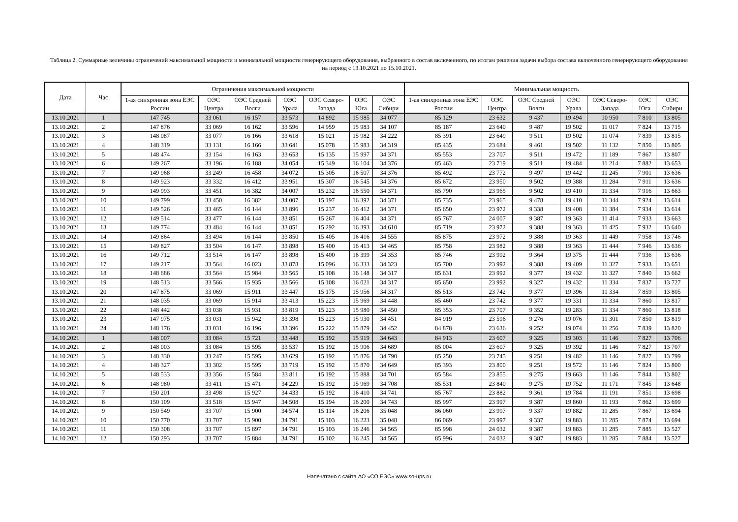Таблица 2. Суммарные величины ограничений максимальной мощности и минимальной мощности генерирующего оборудования, выбранного в состав включенного, по итогам решения задачи выбора состава включенного генерирующего оборудования на период с 13.10.2021 по 15.10.2021.
| Дата | Час | Ограничения максимальной мощности | | | | | | | Минимальная мощность | | | | | | |
| --- | --- | --- | --- | --- | --- | --- | --- | --- | --- | --- | --- | --- | --- | --- | --- |
| | | 1-ая синхронная зона ЕЭС России | ОЭС Центра | ОЭС Средней Волги | ОЭС Урала | ОЭС Северо-Запада | ОЭС Юга | ОЭС Сибири | 1-ая синхронная зона ЕЭС России | ОЭС Центра | ОЭС Средней Волги | ОЭС Урала | ОЭС Северо-Запада | ОЭС Юга | ОЭС Сибири |
| 13.10.2021 | 1 | 147 745 | 33 061 | 16 157 | 33 573 | 14 892 | 15 985 | 34 077 | 85 129 | 23 632 | 9 437 | 19 494 | 10 950 | 7 810 | 13 805 |
| 13.10.2021 | 2 | 147 876 | 33 069 | 16 162 | 33 596 | 14 959 | 15 983 | 34 107 | 85 187 | 23 640 | 9 487 | 19 502 | 11 017 | 7 824 | 13 715 |
| 13.10.2021 | 3 | 148 087 | 33 077 | 16 166 | 33 618 | 15 021 | 15 982 | 34 222 | 85 391 | 23 649 | 9 511 | 19 502 | 11 074 | 7 839 | 13 815 |
| 13.10.2021 | 4 | 148 319 | 33 131 | 16 166 | 33 641 | 15 078 | 15 983 | 34 319 | 85 435 | 23 684 | 9 461 | 19 502 | 11 132 | 7 850 | 13 805 |
| 13.10.2021 | 5 | 148 474 | 33 154 | 16 163 | 33 653 | 15 135 | 15 997 | 34 371 | 85 553 | 23 707 | 9 511 | 19 472 | 11 189 | 7 867 | 13 807 |
| 13.10.2021 | 6 | 149 267 | 33 196 | 16 188 | 34 054 | 15 349 | 16 104 | 34 376 | 85 463 | 23 719 | 9 511 | 19 484 | 11 214 | 7 882 | 13 653 |
| 13.10.2021 | 7 | 149 968 | 33 249 | 16 458 | 34 072 | 15 305 | 16 507 | 34 376 | 85 492 | 23 772 | 9 497 | 19 442 | 11 245 | 7 901 | 13 636 |
| 13.10.2021 | 8 | 149 923 | 33 332 | 16 412 | 33 951 | 15 307 | 16 545 | 34 376 | 85 672 | 23 950 | 9 502 | 19 388 | 11 284 | 7 911 | 13 636 |
| 13.10.2021 | 9 | 149 993 | 33 451 | 16 382 | 34 007 | 15 232 | 16 550 | 34 371 | 85 790 | 23 965 | 9 502 | 19 410 | 11 334 | 7 916 | 13 663 |
| 13.10.2021 | 10 | 149 799 | 33 450 | 16 382 | 34 007 | 15 197 | 16 392 | 34 371 | 85 735 | 23 965 | 9 478 | 19 410 | 11 344 | 7 924 | 13 614 |
| 13.10.2021 | 11 | 149 526 | 33 465 | 16 144 | 33 896 | 15 237 | 16 412 | 34 371 | 85 650 | 23 972 | 9 338 | 19 408 | 11 384 | 7 934 | 13 614 |
| 13.10.2021 | 12 | 149 514 | 33 477 | 16 144 | 33 851 | 15 267 | 16 404 | 34 371 | 85 767 | 24 007 | 9 387 | 19 363 | 11 414 | 7 933 | 13 663 |
| 13.10.2021 | 13 | 149 774 | 33 484 | 16 144 | 33 851 | 15 292 | 16 393 | 34 610 | 85 719 | 23 972 | 9 388 | 19 363 | 11 425 | 7 932 | 13 640 |
| 13.10.2021 | 14 | 149 864 | 33 494 | 16 144 | 33 850 | 15 405 | 16 416 | 34 555 | 85 875 | 23 972 | 9 388 | 19 363 | 11 449 | 7 958 | 13 746 |
| 13.10.2021 | 15 | 149 827 | 33 504 | 16 147 | 33 898 | 15 400 | 16 413 | 34 465 | 85 758 | 23 982 | 9 388 | 19 363 | 11 444 | 7 946 | 13 636 |
| 13.10.2021 | 16 | 149 712 | 33 514 | 16 147 | 33 898 | 15 400 | 16 399 | 34 353 | 85 746 | 23 992 | 9 364 | 19 375 | 11 444 | 7 936 | 13 636 |
| 13.10.2021 | 17 | 149 217 | 33 564 | 16 023 | 33 878 | 15 096 | 16 333 | 34 323 | 85 700 | 23 992 | 9 388 | 19 409 | 11 327 | 7 933 | 13 651 |
| 13.10.2021 | 18 | 148 686 | 33 564 | 15 984 | 33 565 | 15 108 | 16 148 | 34 317 | 85 631 | 23 992 | 9 377 | 19 432 | 11 327 | 7 840 | 13 662 |
| 13.10.2021 | 19 | 148 513 | 33 566 | 15 935 | 33 566 | 15 108 | 16 021 | 34 317 | 85 650 | 23 992 | 9 327 | 19 432 | 11 334 | 7 837 | 13 727 |
| 13.10.2021 | 20 | 147 875 | 33 069 | 15 911 | 33 447 | 15 175 | 15 956 | 34 317 | 85 513 | 23 742 | 9 377 | 19 396 | 11 334 | 7 859 | 13 805 |
| 13.10.2021 | 21 | 148 035 | 33 069 | 15 914 | 33 413 | 15 223 | 15 969 | 34 448 | 85 460 | 23 742 | 9 377 | 19 331 | 11 334 | 7 860 | 13 817 |
| 13.10.2021 | 22 | 148 442 | 33 038 | 15 931 | 33 819 | 15 223 | 15 980 | 34 450 | 85 353 | 23 707 | 9 352 | 19 283 | 11 334 | 7 860 | 13 818 |
| 13.10.2021 | 23 | 147 975 | 33 031 | 15 942 | 33 398 | 15 223 | 15 930 | 34 451 | 84 919 | 23 596 | 9 276 | 19 076 | 11 301 | 7 850 | 13 819 |
| 13.10.2021 | 24 | 148 176 | 33 031 | 16 196 | 33 396 | 15 222 | 15 879 | 34 452 | 84 878 | 23 636 | 9 252 | 19 074 | 11 256 | 7 839 | 13 820 |
| 14.10.2021 | 1 | 148 007 | 33 084 | 15 721 | 33 448 | 15 192 | 15 919 | 34 643 | 84 913 | 23 607 | 9 325 | 19 303 | 11 146 | 7 827 | 13 706 |
| 14.10.2021 | 2 | 148 003 | 33 084 | 15 595 | 33 537 | 15 192 | 15 906 | 34 689 | 85 004 | 23 607 | 9 325 | 19 392 | 11 146 | 7 827 | 13 707 |
| 14.10.2021 | 3 | 148 330 | 33 247 | 15 595 | 33 629 | 15 192 | 15 876 | 34 790 | 85 250 | 23 745 | 9 251 | 19 482 | 11 146 | 7 827 | 13 799 |
| 14.10.2021 | 4 | 148 327 | 33 302 | 15 595 | 33 719 | 15 192 | 15 870 | 34 649 | 85 393 | 23 800 | 9 251 | 19 572 | 11 146 | 7 824 | 13 800 |
| 14.10.2021 | 5 | 148 533 | 33 356 | 15 584 | 33 811 | 15 192 | 15 888 | 34 701 | 85 584 | 23 855 | 9 275 | 19 663 | 11 146 | 7 844 | 13 802 |
| 14.10.2021 | 6 | 148 980 | 33 411 | 15 471 | 34 229 | 15 192 | 15 969 | 34 708 | 85 531 | 23 840 | 9 275 | 19 752 | 11 171 | 7 845 | 13 648 |
| 14.10.2021 | 7 | 150 201 | 33 498 | 15 927 | 34 433 | 15 192 | 16 410 | 34 741 | 85 767 | 23 882 | 9 361 | 19 784 | 11 191 | 7 851 | 13 698 |
| 14.10.2021 | 8 | 150 109 | 33 518 | 15 947 | 34 508 | 15 194 | 16 200 | 34 743 | 85 997 | 23 997 | 9 387 | 19 860 | 11 193 | 7 862 | 13 699 |
| 14.10.2021 | 9 | 150 549 | 33 707 | 15 900 | 34 574 | 15 114 | 16 206 | 35 048 | 86 060 | 23 997 | 9 337 | 19 882 | 11 285 | 7 867 | 13 694 |
| 14.10.2021 | 10 | 150 770 | 33 707 | 15 900 | 34 791 | 15 103 | 16 223 | 35 048 | 86 069 | 23 997 | 9 337 | 19 883 | 11 285 | 7 874 | 13 694 |
| 14.10.2021 | 11 | 150 308 | 33 707 | 15 897 | 34 791 | 15 103 | 16 246 | 34 565 | 85 998 | 24 032 | 9 387 | 19 883 | 11 285 | 7 885 | 13 527 |
| 14.10.2021 | 12 | 150 293 | 33 707 | 15 884 | 34 791 | 15 102 | 16 245 | 34 565 | 85 996 | 24 032 | 9 387 | 19 883 | 11 285 | 7 884 | 13 527 |
Напечатано с сайта АО «СО ЕЭС» www.so-ups.ru